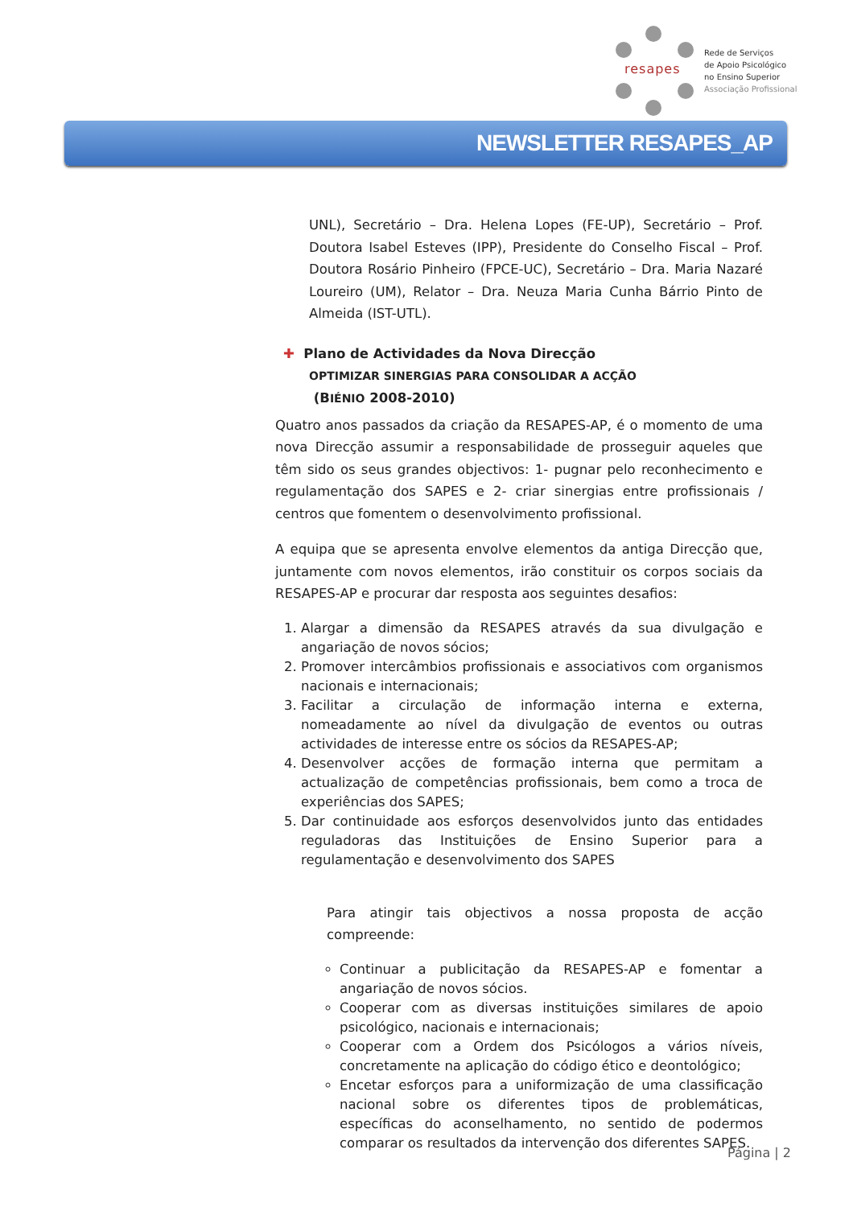resapes
Rede de Serviços
de Apoio Psicológico
no Ensino Superior
Associação Profissional
NEWSLETTER RESAPES_AP
UNL), Secretário – Dra. Helena Lopes (FE-UP), Secretário – Prof. Doutora Isabel Esteves (IPP), Presidente do Conselho Fiscal – Prof. Doutora Rosário Pinheiro (FPCE-UC), Secretário – Dra. Maria Nazaré Loureiro (UM), Relator – Dra. Neuza Maria Cunha Bárrio Pinto de Almeida (IST-UTL).
✚ Plano de Actividades da Nova Direcção
OPTIMIZAR SINERGIAS PARA CONSOLIDAR A ACÇÃO
(BIÉNIO 2008-2010)
Quatro anos passados da criação da RESAPES-AP, é o momento de uma nova Direcção assumir a responsabilidade de prosseguir aqueles que têm sido os seus grandes objectivos: 1- pugnar pelo reconhecimento e regulamentação dos SAPES e 2- criar sinergias entre profissionais / centros que fomentem o desenvolvimento profissional.
A equipa que se apresenta envolve elementos da antiga Direcção que, juntamente com novos elementos, irão constituir os corpos sociais da RESAPES-AP e procurar dar resposta aos seguintes desafios:
1. Alargar a dimensão da RESAPES através da sua divulgação e angariação de novos sócios;
2. Promover intercâmbios profissionais e associativos com organismos nacionais e internacionais;
3. Facilitar a circulação de informação interna e externa, nomeadamente ao nível da divulgação de eventos ou outras actividades de interesse entre os sócios da RESAPES-AP;
4. Desenvolver acções de formação interna que permitam a actualização de competências profissionais, bem como a troca de experiências dos SAPES;
5. Dar continuidade aos esforços desenvolvidos junto das entidades reguladoras das Instituições de Ensino Superior para a regulamentação e desenvolvimento dos SAPES
Para atingir tais objectivos a nossa proposta de acção compreende:
Continuar a publicitação da RESAPES-AP e fomentar a angariação de novos sócios.
Cooperar com as diversas instituições similares de apoio psicológico, nacionais e internacionais;
Cooperar com a Ordem dos Psicólogos a vários níveis, concretamente na aplicação do código ético e deontológico;
Encetar esforços para a uniformização de uma classificação nacional sobre os diferentes tipos de problemáticas, específicas do aconselhamento, no sentido de podermos comparar os resultados da intervenção dos diferentes SAPES.
Página | 2